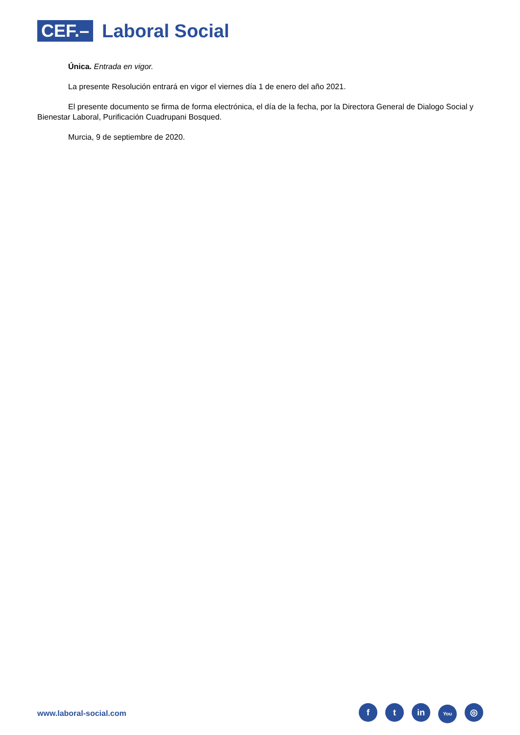CEF.–
Laboral Social
Única. Entrada en vigor.
La presente Resolución entrará en vigor el viernes día 1 de enero del año 2021.
El presente documento se firma de forma electrónica, el día de la fecha, por la Directora General de Dialogo Social y Bienestar Laboral, Purificación Cuadrupani Bosqued.
Murcia, 9 de septiembre de 2020.
www.laboral-social.com
ft in You ◎